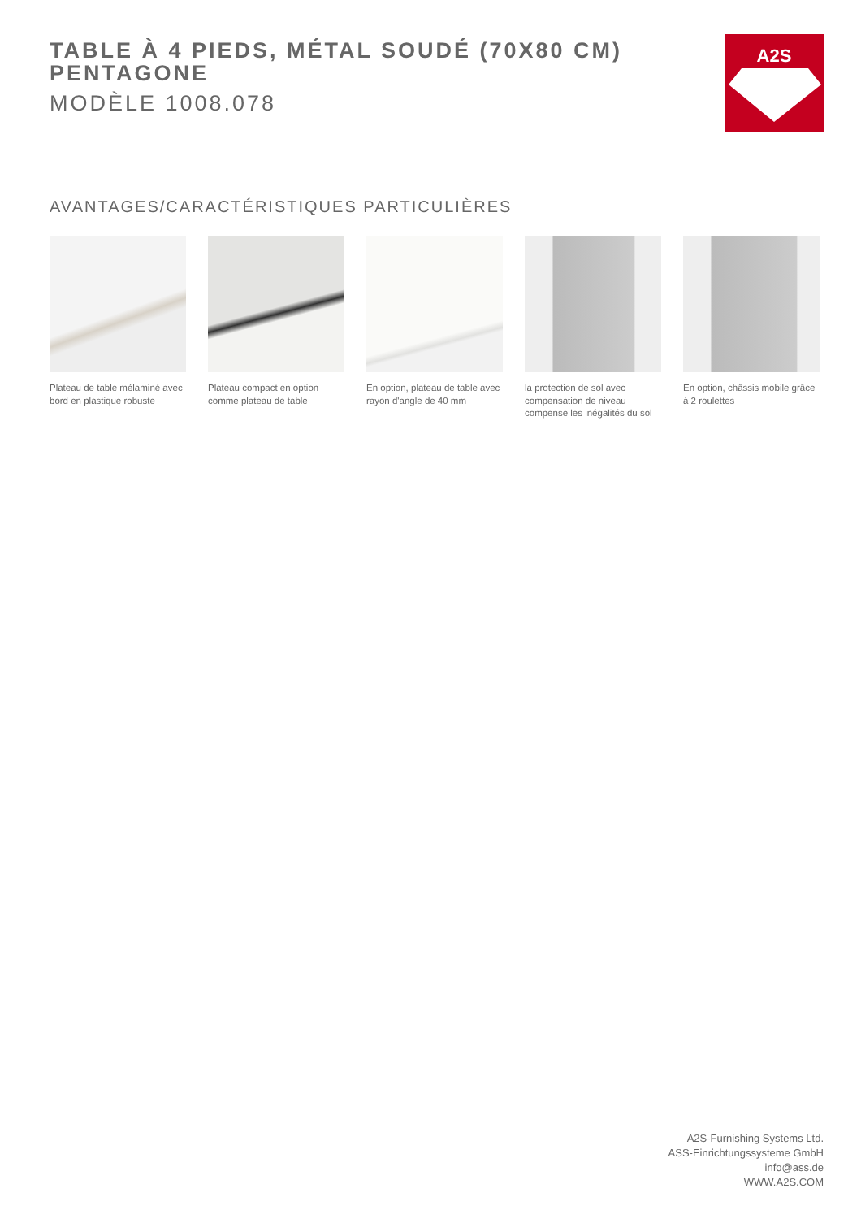TABLE À 4 PIEDS, MÉTAL SOUDÉ (70X80 CM)
PENTAGONE
MODÈLE 1008.078
A2S
AVANTAGES/CARACTÉRISTIQUES PARTICULIÈRES
Plateau de table mélaminé avec bord en plastique robuste
Plateau compact en option comme plateau de table
En option, plateau de table avec rayon d'angle de 40 mm
la protection de sol avec compensation de niveau compense les inégalités du sol
En option, châssis mobile grâce à 2 roulettes
A2S-Furnishing Systems Ltd.
ASS-Einrichtungssysteme GmbH
info@ass.de
WWW.A2S.COM